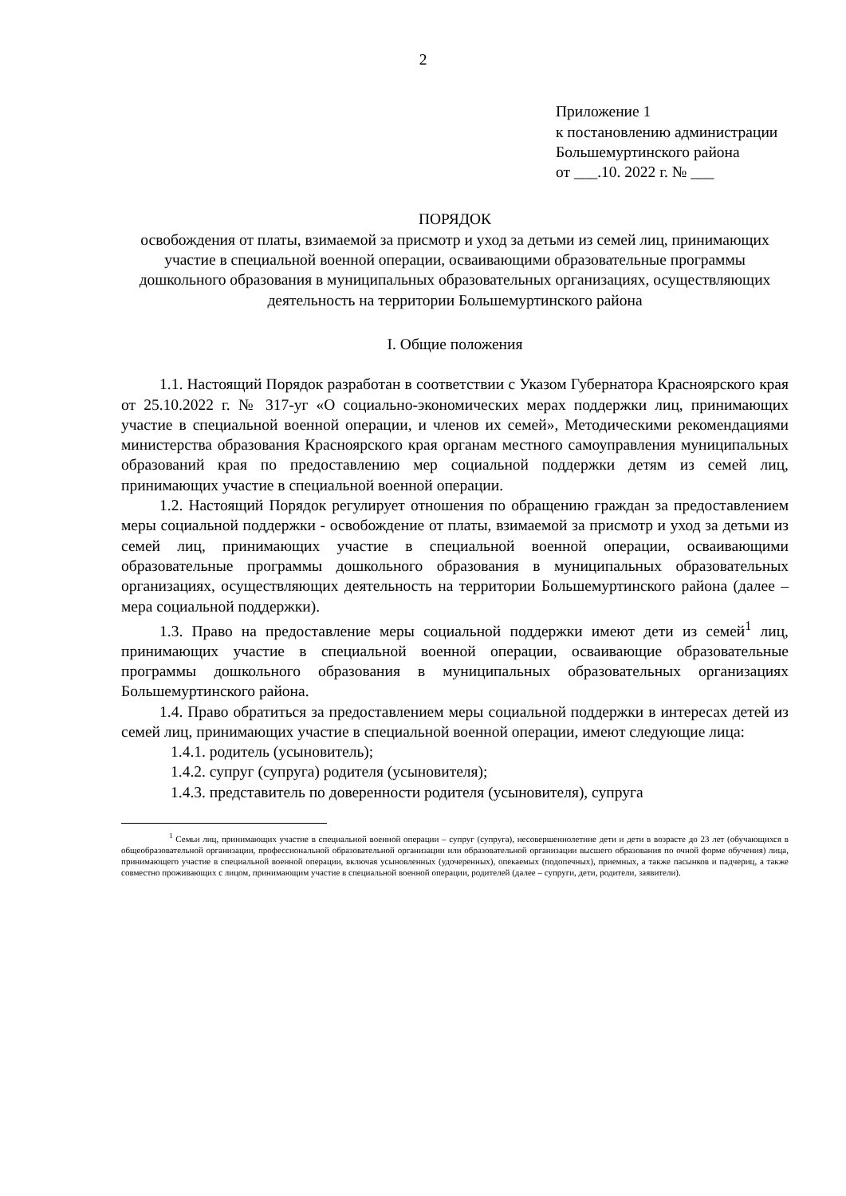2
Приложение 1
к постановлению администрации
Большемуртинского района
от ___.10. 2022 г. № ___
ПОРЯДОК
освобождения от платы, взимаемой за присмотр и уход за детьми из семей лиц, принимающих участие в специальной военной операции, осваивающими образовательные программы дошкольного образования в муниципальных образовательных организациях, осуществляющих деятельность на территории Большемуртинского района
I. Общие положения
1.1. Настоящий Порядок разработан в соответствии с Указом Губернатора Красноярского края от 25.10.2022 г. № 317-уг «О социально-экономических мерах поддержки лиц, принимающих участие в специальной военной операции, и членов их семей», Методическими рекомендациями министерства образования Красноярского края органам местного самоуправления муниципальных образований края по предоставлению мер социальной поддержки детям из семей лиц, принимающих участие в специальной военной операции.
1.2. Настоящий Порядок регулирует отношения по обращению граждан за предоставлением меры социальной поддержки - освобождение от платы, взимаемой за присмотр и уход за детьми из семей лиц, принимающих участие в специальной военной операции, осваивающими образовательные программы дошкольного образования в муниципальных образовательных организациях, осуществляющих деятельность на территории Большемуртинского района (далее – мера социальной поддержки).
1.3. Право на предоставление меры социальной поддержки имеют дети из семей<sup>1</sup> лиц, принимающих участие в специальной военной операции, осваивающие образовательные программы дошкольного образования в муниципальных образовательных организациях Большемуртинского района.
1.4. Право обратиться за предоставлением меры социальной поддержки в интересах детей из семей лиц, принимающих участие в специальной военной операции, имеют следующие лица:
1.4.1. родитель (усыновитель);
1.4.2. супруг (супруга) родителя (усыновителя);
1.4.3. представитель по доверенности родителя (усыновителя), супруга
<sup>1</sup> Семьи лиц, принимающих участие в специальной военной операции – супруг (супруга), несовершеннолетние дети и дети в возрасте до 23 лет (обучающихся в общеобразовательной организации, профессиональной образовательной организации или образовательной организации высшего образования по очной форме обучения) лица, принимающего участие в специальной военной операции, включая усыновленных (удочеренных), опекаемых (подопечных), приемных, а также пасынков и падчериц, а также совместно проживающих с лицом, принимающим участие в специальной военной операции, родителей (далее – супруги, дети, родители, заявители).